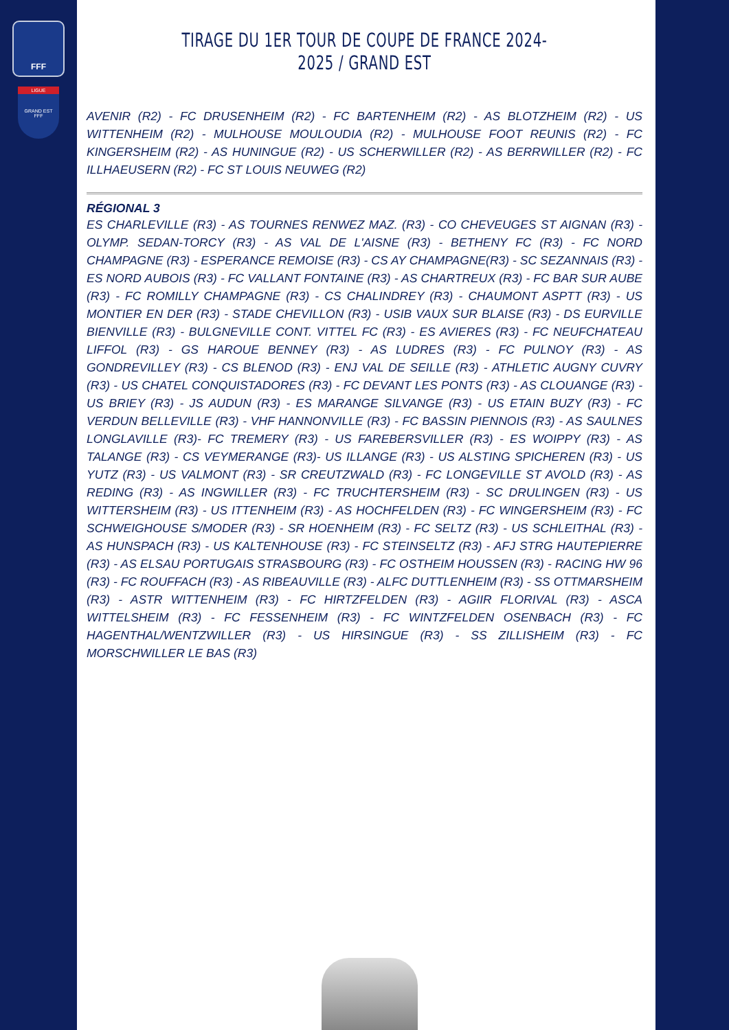FFF
LIGUE
GRAND EST
FFF
TIRAGE DU 1ER TOUR DE COUPE DE FRANCE 2024-2025 / GRAND EST
AVENIR (R2) - FC DRUSENHEIM (R2) - FC BARTENHEIM (R2) - AS BLOTZHEIM (R2) - US WITTENHEIM (R2) - MULHOUSE MOULOUDIA (R2) - MULHOUSE FOOT REUNIS (R2) - FC KINGERSHEIM (R2) - AS HUNINGUE (R2) - US SCHERWILLER (R2) - AS BERRWILLER (R2) - FC ILLHAEUSERN (R2) - FC ST LOUIS NEUWEG (R2)
RÉGIONAL 3
ES CHARLEVILLE (R3) - AS TOURNES RENWEZ MAZ. (R3) - CO CHEVEUGES ST AIGNAN (R3) - OLYMP. SEDAN-TORCY (R3) - AS VAL DE L'AISNE (R3) - BETHENY FC (R3) - FC NORD CHAMPAGNE (R3) - ESPERANCE REMOISE (R3) - CS AY CHAMPAGNE(R3) - SC SEZANNAIS (R3) - ES NORD AUBOIS (R3) - FC VALLANT FONTAINE (R3) - AS CHARTREUX (R3) - FC BAR SUR AUBE (R3) - FC ROMILLY CHAMPAGNE (R3) - CS CHALINDREY (R3) - CHAUMONT ASPTT (R3) - US MONTIER EN DER (R3) - STADE CHEVILLON (R3) - USIB VAUX SUR BLAISE (R3) - DS EURVILLE BIENVILLE (R3) - BULGNEVILLE CONT. VITTEL FC (R3) - ES AVIERES (R3) - FC NEUFCHATEAU LIFFOL (R3) - GS HAROUE BENNEY (R3) - AS LUDRES (R3) - FC PULNOY (R3) - AS GONDREVILLEY (R3) - CS BLENOD (R3) - ENJ VAL DE SEILLE (R3) - ATHLETIC AUGNY CUVRY (R3) - US CHATEL CONQUISTADORES (R3) - FC DEVANT LES PONTS (R3) - AS CLOUANGE (R3) - US BRIEY (R3) - JS AUDUN (R3) - ES MARANGE SILVANGE (R3) - US ETAIN BUZY (R3) - FC VERDUN BELLEVILLE (R3) - VHF HANNONVILLE (R3) - FC BASSIN PIENNOIS (R3) - AS SAULNES LONGLAVILLE (R3)- FC TREMERY (R3) - US FAREBERSVILLER (R3) - ES WOIPPY (R3) - AS TALANGE (R3) - CS VEYMERANGE (R3)- US ILLANGE (R3) - US ALSTING SPICHEREN (R3) - US YUTZ (R3) - US VALMONT (R3) - SR CREUTZWALD (R3) - FC LONGEVILLE ST AVOLD (R3) - AS REDING (R3) - AS INGWILLER (R3) - FC TRUCHTERSHEIM (R3) - SC DRULINGEN (R3) - US WITTERSHEIM (R3) - US ITTENHEIM (R3) - AS HOCHFELDEN (R3) - FC WINGERSHEIM (R3) - FC SCHWEIGHOUSE S/MODER (R3) - SR HOENHEIM (R3) - FC SELTZ (R3) - US SCHLEITHAL (R3) - AS HUNSPACH (R3) - US KALTENHOUSE (R3) - FC STEINSELTZ (R3) - AFJ STRG HAUTEPIERRE (R3) - AS ELSAU PORTUGAIS STRASBOURG (R3) - FC OSTHEIM HOUSSEN (R3) - RACING HW 96 (R3) - FC ROUFFACH (R3) - AS RIBEAUVILLE (R3) - ALFC DUTTLENHEIM (R3) - SS OTTMARSHEIM (R3) - ASTR WITTENHEIM (R3) - FC HIRTZFELDEN (R3) - AGIIR FLORIVAL (R3) - ASCA WITTELSHEIM (R3) - FC FESSENHEIM (R3) - FC WINTZFELDEN OSENBACH (R3) - FC HAGENTHAL/WENTZWILLER (R3) - US HIRSINGUE (R3) - SS ZILLISHEIM (R3) - FC MORSCHWILLER LE BAS (R3)